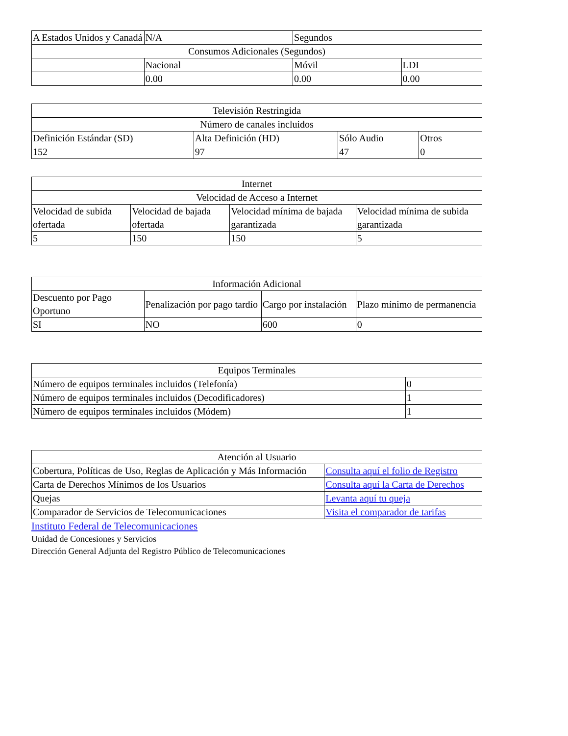| A Estados Unidos y Canadá | N/A | Segundos | |
| Consumos Adicionales (Segundos) | | | |
| | Nacional | Móvil | LDI |
| | 0.00 | 0.00 | 0.00 |
| Televisión Restringida | | | |
| Número de canales incluidos | | | |
| Definición Estándar (SD) | Alta Definición (HD) | Sólo Audio | Otros |
| 152 | 97 | 47 | 0 |
| Internet | | | |
| Velocidad de Acceso a Internet | | | |
| Velocidad de subida ofertada | Velocidad de bajada ofertada | Velocidad mínima de bajada garantizada | Velocidad mínima de subida garantizada |
| 5 | 150 | 150 | 5 |
| Información Adicional | | | |
| Descuento por Pago Oportuno | Penalización por pago tardío | Cargo por instalación | Plazo mínimo de permanencia |
| SI | NO | 600 | 0 |
| Equipos Terminales | |
| Número de equipos terminales incluidos (Telefonía) | 0 |
| Número de equipos terminales incluidos (Decodificadores) | 1 |
| Número de equipos terminales incluidos (Módem) | 1 |
| Atención al Usuario | |
| Cobertura, Políticas de Uso, Reglas de Aplicación y Más Información | Consulta aquí el folio de Registro |
| Carta de Derechos Mínimos de los Usuarios | Consulta aquí la Carta de Derechos |
| Quejas | Levanta aquí tu queja |
| Comparador de Servicios de Telecomunicaciones | Visita el comparador de tarifas |
Instituto Federal de Telecomunicaciones
Unidad de Concesiones y Servicios
Dirección General Adjunta del Registro Público de Telecomunicaciones